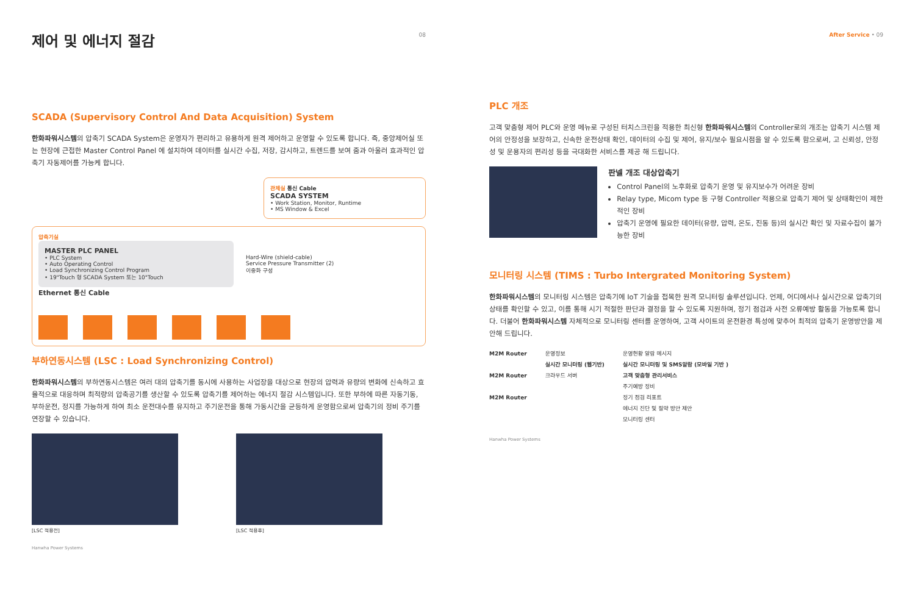제어 및 에너지 절감
08
SCADA (Supervisory Control And Data Acquisition) System
한화파워시스템의 압축기 SCADA System은 운영자가 편리하고 유용하게 원격 제어하고 운영할 수 있도록 합니다. 즉, 중앙제어실 또는 현장에 근접한 Master Control Panel 에 설치하여 데이터를 실시간 수집, 저장, 감시하고, 트렌드를 보여 줌과 아울러 효과적인 압축기 자동제어를 가능케 합니다.
관제실 통신 Cable
SCADA SYSTEM
• Work Station, Monitor, Runtime
• MS Window & Excel
압축기실
MASTER PLC PANEL
• PLC System
• Auto Operating Control
• Load Synchronizing Control Program
• 19"Touch 형 SCADA System 또는 10"Touch
Hard-Wire (shield-cable)
Service Pressure Transmitter (2)
이중화 구성
Ethernet 통신 Cable
부하연동시스템 (LSC : Load Synchronizing Control)
한화파워시스템의 부하연동시스템은 여러 대의 압축기를 동시에 사용하는 사업장을 대상으로 현장의 압력과 유량의 변화에 신속하고 효율적으로 대응하며 최적량의 압축공기를 생산할 수 있도록 압축기를 제어하는 에너지 절감 시스템입니다. 또한 부하에 따른 자동기동, 부하운전, 정지를 가능하게 하여 최소 운전대수를 유지하고 주기운전을 통해 가동시간을 균등하게 운영함으로써 압축기의 정비 주기를 연장할 수 있습니다.
[LSC 적용전] [LSC 적용후]
Hanwha Power Systems
After Service • 09
PLC 개조
고객 맞춤형 제어 PLC와 운영 메뉴로 구성된 터치스크린을 적용한 최신형 한화파워시스템의 Controller로의 개조는 압축기 시스템 제어의 안정성을 보장하고, 신속한 운전상태 확인, 데이터의 수집 및 제어, 유지/보수 필요시점을 알 수 있도록 함으로써, 고 신뢰성, 안정성 및 운용자의 편리성 등을 극대화한 서비스를 제공 해 드립니다.
판넬 개조 대상압축기
Control Panel의 노후화로 압축기 운영 및 유지보수가 어려운 장비
Relay type, Micom type 등 구형 Controller 적용으로 압축기 제어 및 상태확인이 제한적인 장비
압축기 운영에 필요한 데이터(유량, 압력, 온도, 진동 등)의 실시간 확인 및 자료수집이 불가능한 장비
모니터링 시스템 (TIMS : Turbo Intergrated Monitoring System)
한화파워시스템의 모니터링 시스템은 압축기에 IoT 기술을 접목한 원격 모니터링 솔루션입니다. 언제, 어디에서나 실시간으로 압축기의 상태를 확인할 수 있고, 이를 통해 시기 적절한 판단과 결정을 할 수 있도록 지원하며, 정기 점검과 사전 오류예방 활동을 가능토록 합니다. 더불어 한화파워시스템 자체적으로 모니터링 센터를 운영하여, 고객 사이트의 운전환경 특성에 맞추어 최적의 압축기 운영방안을 제안해 드립니다.
M2M Router
M2M Router
M2M Router
운영정보
실시간 모니터링 (웹기반)
크라우드 서버
운영현황 알람 메시지
실시간 모니터링 및 SMS알람 (모바일 기반 )
고객 맞춤형 관리서비스
주기예방 정비
정기 점검 리포트
에너지 진단 및 절약 방안 제안
모니터링 센터
Hanwha Power Systems